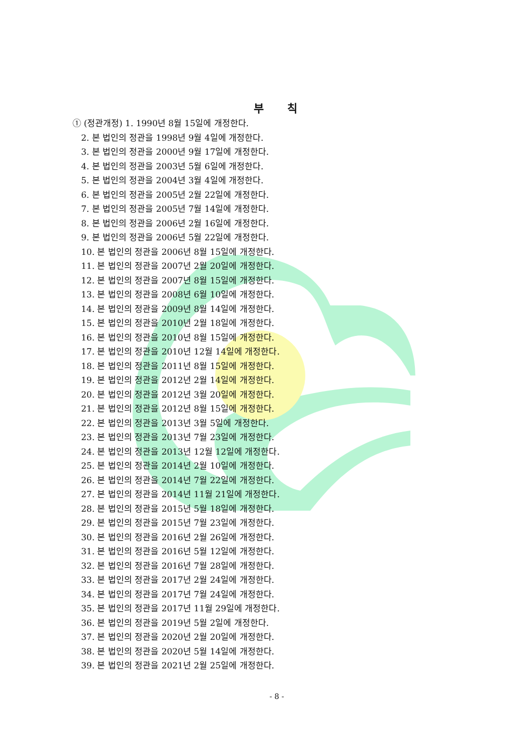부 칙
① (정관개정) 1. 1990년 8월 15일에 개정한다.
2. 본 법인의 정관을 1998년 9월 4일에 개정한다.
3. 본 법인의 정관을 2000년 9월 17일에 개정한다.
4. 본 법인의 정관을 2003년 5월 6일에 개정한다.
5. 본 법인의 정관을 2004년 3월 4일에 개정한다.
6. 본 법인의 정관을 2005년 2월 22일에 개정한다.
7. 본 법인의 정관을 2005년 7월 14일에 개정한다.
8. 본 법인의 정관을 2006년 2월 16일에 개정한다.
9. 본 법인의 정관을 2006년 5월 22일에 개정한다.
10. 본 법인의 정관을 2006년 8월 15일에 개정한다.
11. 본 법인의 정관을 2007년 2월 20일에 개정한다.
12. 본 법인의 정관을 2007년 8월 15일에 개정한다.
13. 본 법인의 정관을 2008년 6월 10일에 개정한다.
14. 본 법인의 정관을 2009년 8월 14일에 개정한다.
15. 본 법인의 정관을 2010년 2월 18일에 개정한다.
16. 본 법인의 정관을 2010년 8월 15일에 개정한다.
17. 본 법인의 정관을 2010년 12월 14일에 개정한다.
18. 본 법인의 정관을 2011년 8월 15일에 개정한다.
19. 본 법인의 정관을 2012년 2월 14일에 개정한다.
20. 본 법인의 정관을 2012년 3월 20일에 개정한다.
21. 본 법인의 정관을 2012년 8월 15일에 개정한다.
22. 본 법인의 정관을 2013년 3월 5일에 개정한다.
23. 본 법인의 정관을 2013년 7월 23일에 개정한다.
24. 본 법인의 정관을 2013년 12월 12일에 개정한다.
25. 본 법인의 정관을 2014년 2월 10일에 개정한다.
26. 본 법인의 정관을 2014년 7월 22일에 개정한다.
27. 본 법인의 정관을 2014년 11월 21일에 개정한다.
28. 본 법인의 정관을 2015년 5월 18일에 개정한다.
29. 본 법인의 정관을 2015년 7월 23일에 개정한다.
30. 본 법인의 정관을 2016년 2월 26일에 개정한다.
31. 본 법인의 정관을 2016년 5월 12일에 개정한다.
32. 본 법인의 정관을 2016년 7월 28일에 개정한다.
33. 본 법인의 정관을 2017년 2월 24일에 개정한다.
34. 본 법인의 정관을 2017년 7월 24일에 개정한다.
35. 본 법인의 정관을 2017년 11월 29일에 개정한다.
36. 본 법인의 정관을 2019년 5월 2일에 개정한다.
37. 본 법인의 정관을 2020년 2월 20일에 개정한다.
38. 본 법인의 정관을 2020년 5월 14일에 개정한다.
39. 본 법인의 정관을 2021년 2월 25일에 개정한다.
- 8 -